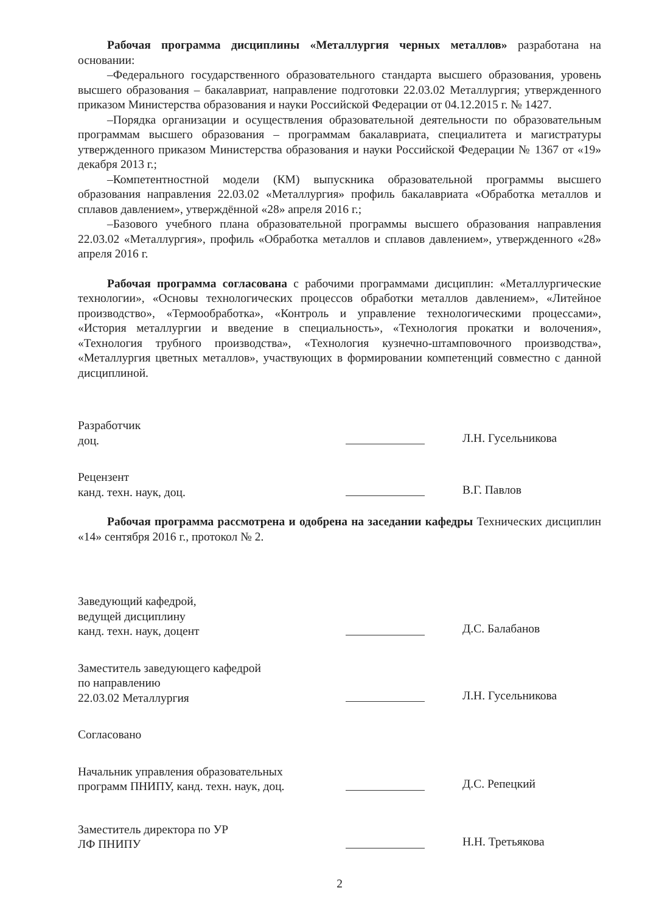Рабочая программа дисциплины «Металлургия черных металлов» разработана на основании:
–Федерального государственного образовательного стандарта высшего образования, уровень высшего образования – бакалавриат, направление подготовки 22.03.02 Металлургия; утвержденного приказом Министерства образования и науки Российской Федерации от 04.12.2015 г. № 1427.
–Порядка организации и осуществления образовательной деятельности по образовательным программам высшего образования – программам бакалавриата, специалитета и магистратуры утвержденного приказом Министерства образования и науки Российской Федерации № 1367 от «19» декабря 2013 г.;
–Компетентностной модели (КМ) выпускника образовательной программы высшего образования направления 22.03.02 «Металлургия» профиль бакалавриата «Обработка металлов и сплавов давлением», утверждённой «28» апреля 2016 г.;
–Базового учебного плана образовательной программы высшего образования направления 22.03.02 «Металлургия», профиль «Обработка металлов и сплавов давлением», утвержденного «28» апреля 2016 г.
Рабочая программа согласована с рабочими программами дисциплин: «Металлургические технологии», «Основы технологических процессов обработки металлов давлением», «Литейное производство», «Термообработка», «Контроль и управление технологическими процессами», «История металлургии и введение в специальность», «Технология прокатки и волочения», «Технология трубного производства», «Технология кузнечно-штамповочного производства», «Металлургия цветных металлов», участвующих в формировании компетенций совместно с данной дисциплиной.
Разработчик
доц.
Л.Н. Гусельникова
Рецензент
канд. техн. наук, доц.
В.Г. Павлов
Рабочая программа рассмотрена и одобрена на заседании кафедры Технических дисциплин «14» сентября 2016 г., протокол № 2.
Заведующий кафедрой,
ведущей дисциплину
канд. техн. наук, доцент
Д.С. Балабанов
Заместитель заведующего кафедрой
по направлению
22.03.02 Металлургия
Л.Н. Гусельникова
Согласовано
Начальник управления образовательных
программ ПНИПУ, канд. техн. наук, доц.
Д.С. Репецкий
Заместитель директора по УР
ЛФ ПНИПУ
Н.Н. Третьякова
2